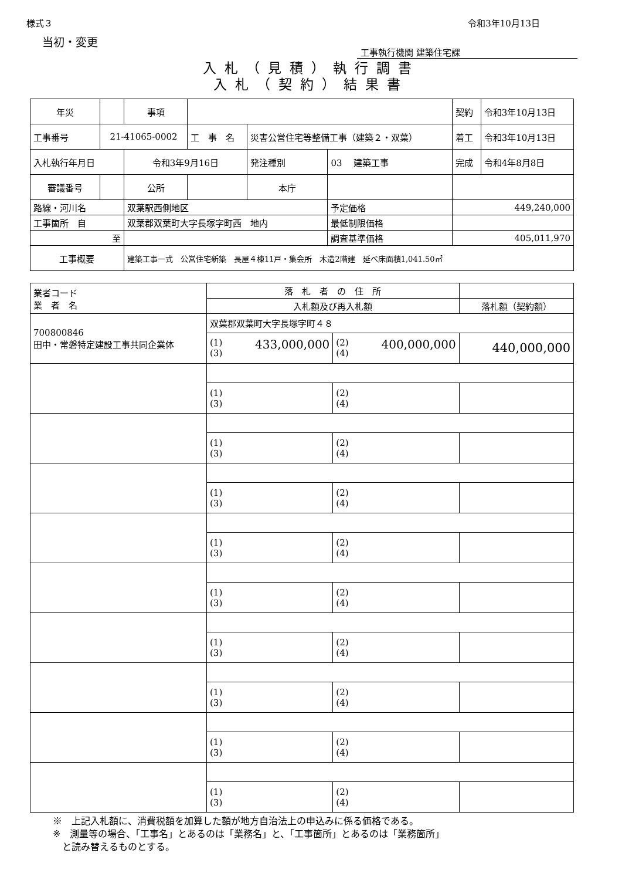様式３ 令和3年10月13日
当初・変更
工事執行機関 建築住宅課
入札（見積）執行調書
入札（契約）結果書
| 年災 | | 事項 | | | | | 契約 | 令和3年10月13日 |
| 工事番号 | 21-41065-0002 | | 工 事 名 | 災害公営住宅等整備工事（建築２・双葉） | | | 着工 | 令和3年10月13日 |
| 入札執行年月日 | | 令和3年9月16日 | | 発注種別 | 03 建築工事 | | 完成 | 令和4年8月8日 |
| 審議番号 | | 公所 | | 本庁 | | | | |
| 路線・河川名 | | 双葉駅西側地区 | | | | 予定価格 | 449,240,000 | |
| 工事箇所 自 | | 双葉郡双葉町大字長塚字町西 地内 | | | | 最低制限価格 | | |
| 至 | | | | | | 調査基準価格 | 405,011,970 | |
| 工事概要 | | 建築工事一式 公営住宅新築 長屋４棟11戸・集会所 木造2階建 延べ床面積1,041.50㎡ | | | | | | |
| 業者コード 業 者 名 | 落 札 者 の 住 所 | | |
| | 入札額及び再入札額 | | 落札額（契約額） |
| 700800846 田中・常磐特定建設工事共同企業体 | 双葉郡双葉町大字長塚字町４８ | | |
| | (1) 433,000,000 (3) | (2) 400,000,000 (4) | 440,000,000 |
| | (1) (3) | (2) (4) | |
| | (1) (3) | (2) (4) | |
| | (1) (3) | (2) (4) | |
| | (1) (3) | (2) (4) | |
| | (1) (3) | (2) (4) | |
| | (1) (3) | (2) (4) | |
| | (1) (3) | (2) (4) | |
| | (1) (3) | (2) (4) | |
| | (1) (3) | (2) (4) | |
※　上記入札額に、消費税額を加算した額が地方自治法上の申込みに係る価格である。
※　測量等の場合、「工事名」とあるのは「業務名」と、「工事箇所」とあるのは「業務箇所」
　と読み替えるものとする。